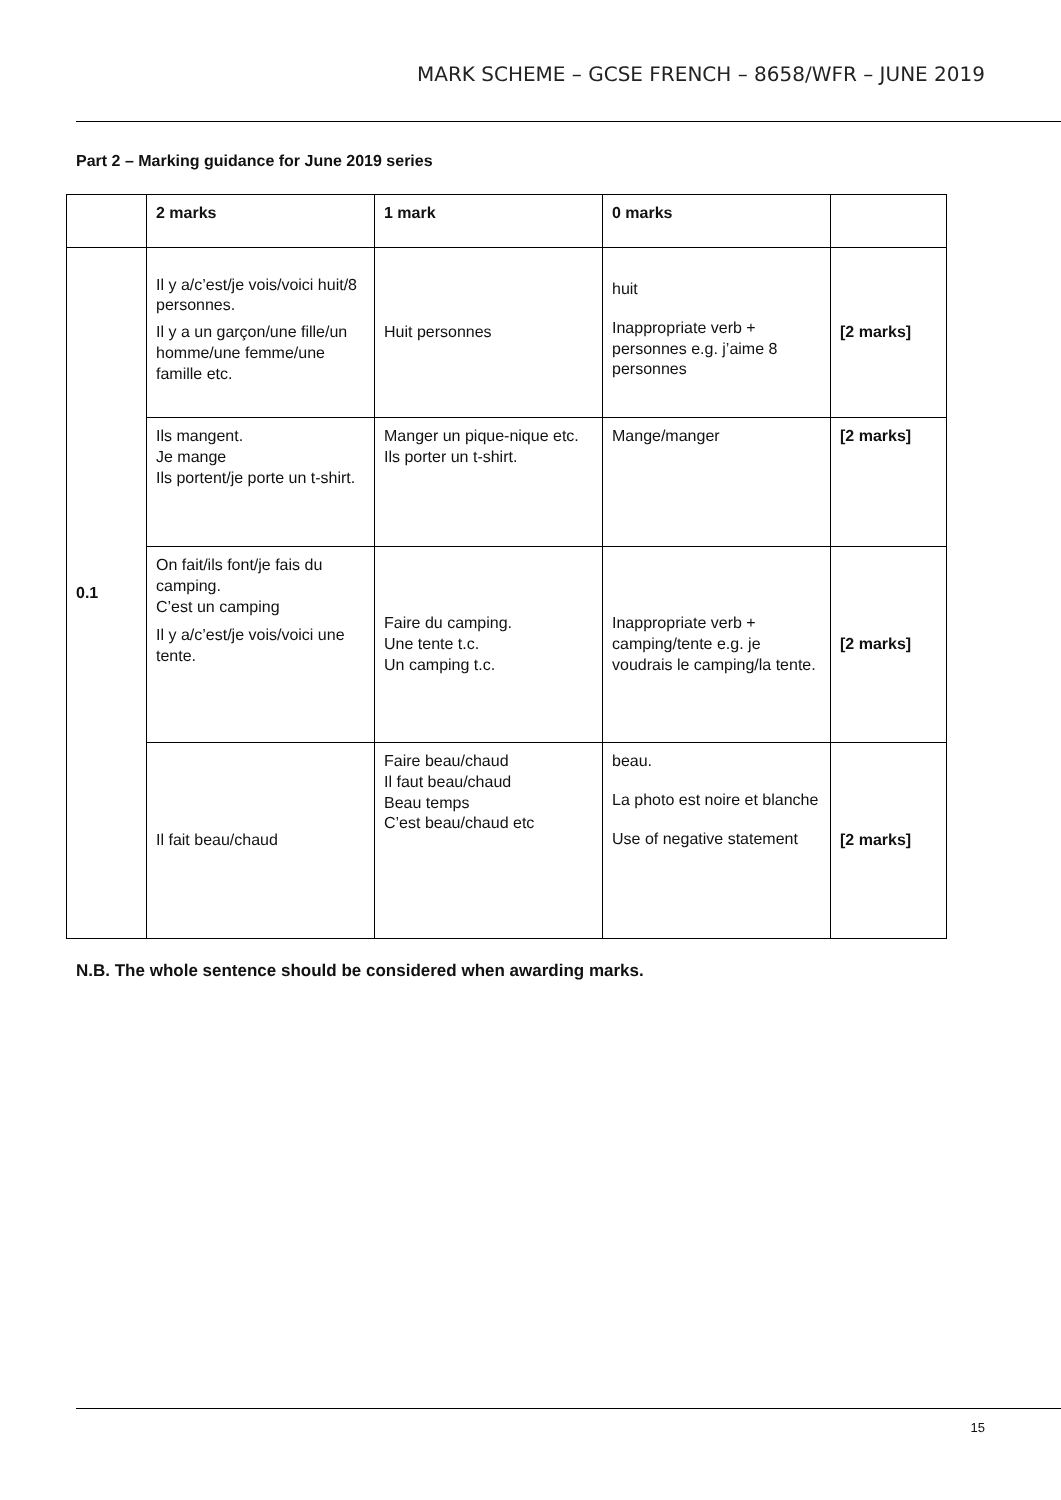MARK SCHEME – GCSE FRENCH – 8658/WFR – JUNE 2019
Part 2 – Marking guidance for June 2019 series
| | 2 marks | 1 mark | 0 marks | |
| --- | --- | --- | --- | --- |
| 0.1 | Il y a/c’est/je vois/voici huit/8 personnes. Il y a un garçon/une fille/un homme/une femme/une famille etc. | Huit personnes | huit Inappropriate verb + personnes e.g. j’aime 8 personnes | [2 marks] |
| | Ils mangent. Je mange Ils portent/je porte un t-shirt. | Manger un pique-nique etc. Ils porter un t-shirt. | Mange/manger | [2 marks] |
| | On fait/ils font/je fais du camping. C’est un camping Il y a/c’est/je vois/voici une tente. | Faire du camping. Une tente t.c. Un camping t.c. | Inappropriate verb + camping/tente e.g. je voudrais le camping/la tente. | [2 marks] |
| | Il fait beau/chaud | Faire beau/chaud Il faut beau/chaud Beau temps C’est beau/chaud etc | beau. La photo est noire et blanche Use of negative statement | [2 marks] |
N.B. The whole sentence should be considered when awarding marks.
15